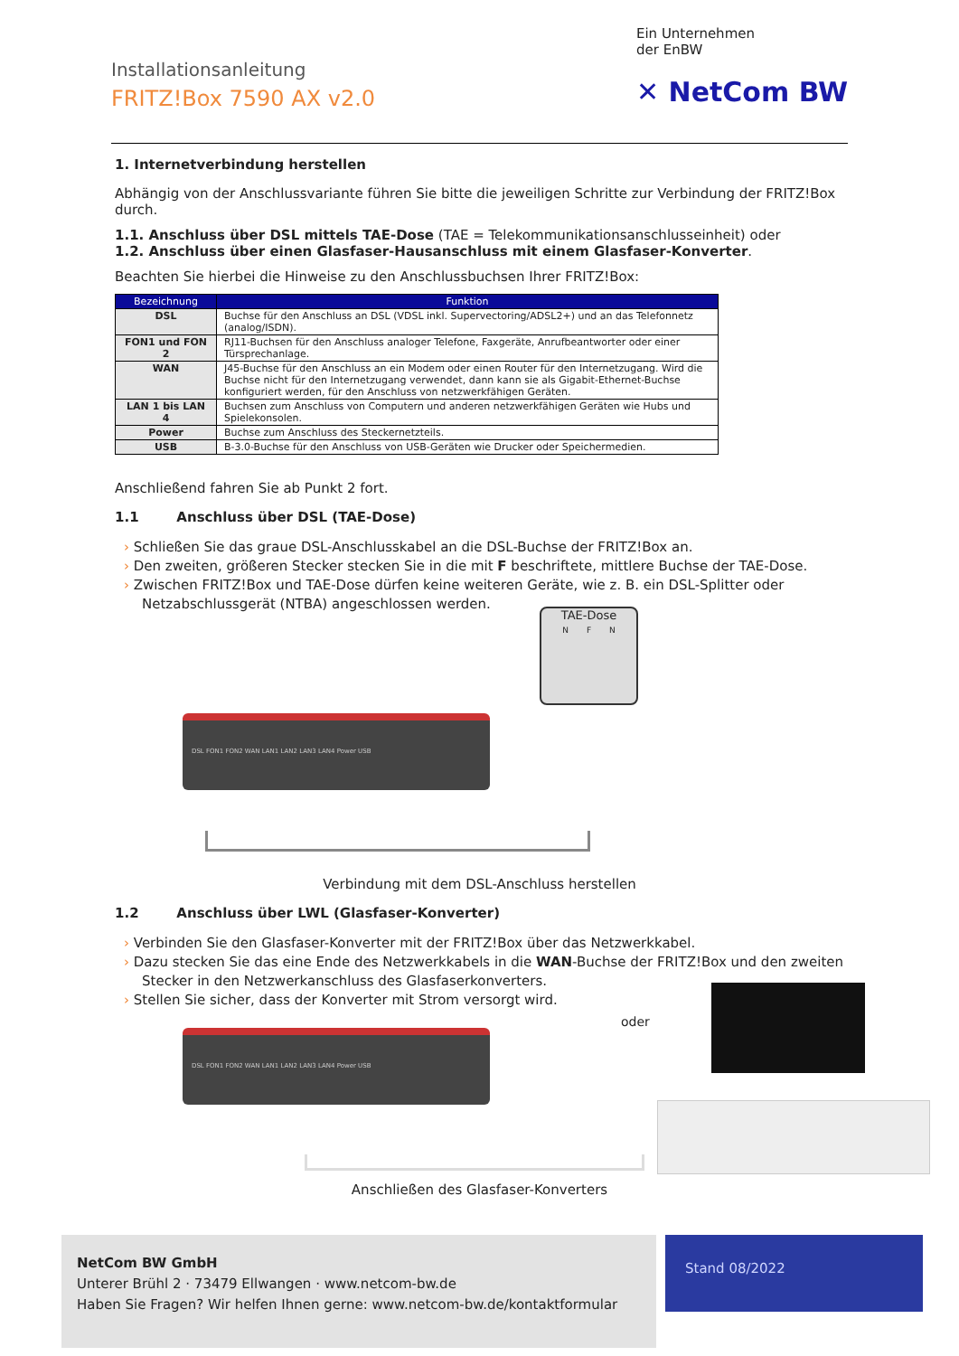Installationsanleitung
FRITZ!Box 7590 AX v2.0
Ein Unternehmen
der EnBW
✕ NetCom BW
1. Internetverbindung herstellen
Abhängig von der Anschlussvariante führen Sie bitte die jeweiligen Schritte zur Verbindung der FRITZ!Box durch.
1.1. Anschluss über DSL mittels TAE-Dose (TAE = Telekommunikationsanschlusseinheit) oder
1.2. Anschluss über einen Glasfaser-Hausanschluss mit einem Glasfaser-Konverter.
Beachten Sie hierbei die Hinweise zu den Anschlussbuchsen Ihrer FRITZ!Box:
| Bezeichnung | Funktion |
| --- | --- |
| DSL | Buchse für den Anschluss an DSL (VDSL inkl. Supervectoring/ADSL2+) und an das Telefonnetz (analog/ISDN). |
| FON1 und FON 2 | RJ11-Buchsen für den Anschluss analoger Telefone, Faxgeräte, Anrufbeantworter oder einer Türsprechanlage. |
| WAN | J45-Buchse für den Anschluss an ein Modem oder einen Router für den Internetzugang. Wird die Buchse nicht für den Internetzugang verwendet, dann kann sie als Gigabit-Ethernet-Buchse konfiguriert werden, für den Anschluss von netzwerkfähigen Geräten. |
| LAN 1 bis LAN 4 | Buchsen zum Anschluss von Computern und anderen netzwerkfähigen Geräten wie Hubs und Spielekonsolen. |
| Power | Buchse zum Anschluss des Steckernetzteils. |
| USB | B-3.0-Buchse für den Anschluss von USB-Geräten wie Drucker oder Speichermedien. |
Anschließend fahren Sie ab Punkt 2 fort.
1.1 Anschluss über DSL (TAE-Dose)
Schließen Sie das graue DSL-Anschlusskabel an die DSL-Buchse der FRITZ!Box an.
Den zweiten, größeren Stecker stecken Sie in die mit F beschriftete, mittlere Buchse der TAE-Dose.
Zwischen FRITZ!Box und TAE-Dose dürfen keine weiteren Geräte, wie z. B. ein DSL-Splitter oder Netzabschlussgerät (NTBA) angeschlossen werden.
TAE-Dose
N F N
DSL FON1 FON2 WAN LAN1 LAN2 LAN3 LAN4 Power USB
Verbindung mit dem DSL-Anschluss herstellen
1.2 Anschluss über LWL (Glasfaser-Konverter)
Verbinden Sie den Glasfaser-Konverter mit der FRITZ!Box über das Netzwerkkabel.
Dazu stecken Sie das eine Ende des Netzwerkkabels in die WAN-Buchse der FRITZ!Box und den zweiten Stecker in den Netzwerkanschluss des Glasfaserkonverters.
Stellen Sie sicher, dass der Konverter mit Strom versorgt wird.
oder
DSL FON1 FON2 WAN LAN1 LAN2 LAN3 LAN4 Power USB
Anschließen des Glasfaser-Konverters
NetCom BW GmbH
Unterer Brühl 2 · 73479 Ellwangen · www.netcom-bw.de
Haben Sie Fragen? Wir helfen Ihnen gerne: www.netcom-bw.de/kontaktformular
Stand 08/2022